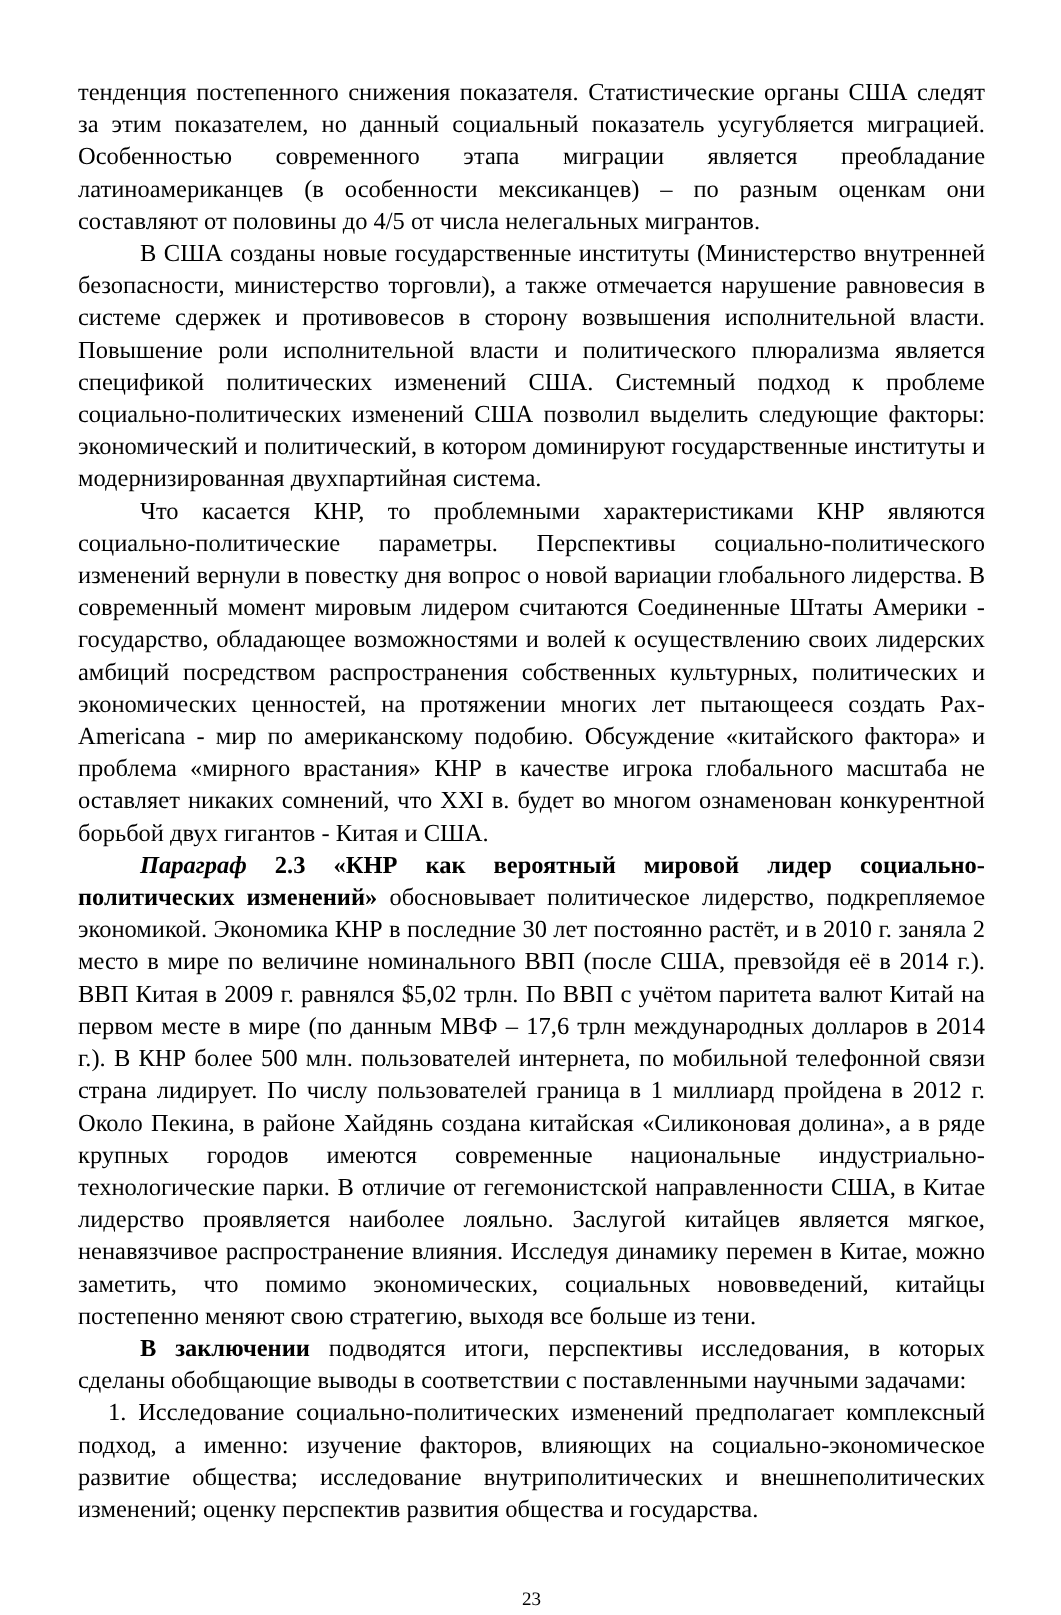тенденция постепенного снижения показателя. Статистические органы США следят за этим показателем, но данный социальный показатель усугубляется миграцией. Особенностью современного этапа миграции является преобладание латиноамериканцев (в особенности мексиканцев) – по разным оценкам они составляют от половины до 4/5 от числа нелегальных мигрантов.
В США созданы новые государственные институты (Министерство внутренней безопасности, министерство торговли), а также отмечается нарушение равновесия в системе сдержек и противовесов в сторону возвышения исполнительной власти. Повышение роли исполнительной власти и политического плюрализма является спецификой политических изменений США. Системный подход к проблеме социально-политических изменений США позволил выделить следующие факторы: экономический и политический, в котором доминируют государственные институты и модернизированная двухпартийная система.
Что касается КНР, то проблемными характеристиками КНР являются социально-политические параметры. Перспективы социально-политического изменений вернули в повестку дня вопрос о новой вариации глобального лидерства. В современный момент мировым лидером считаются Соединенные Штаты Америки - государство, обладающее возможностями и волей к осуществлению своих лидерских амбиций посредством распространения собственных культурных, политических и экономических ценностей, на протяжении многих лет пытающееся создать Pax-Americana - мир по американскому подобию. Обсуждение «китайского фактора» и проблема «мирного врастания» КНР в качестве игрока глобального масштаба не оставляет никаких сомнений, что XXI в. будет во многом ознаменован конкурентной борьбой двух гигантов - Китая и США.
Параграф 2.3 «КНР как вероятный мировой лидер социально-политических изменений» обосновывает политическое лидерство, подкрепляемое экономикой. Экономика КНР в последние 30 лет постоянно растёт, и в 2010 г. заняла 2 место в мире по величине номинального ВВП (после США, превзойдя её в 2014 г.). ВВП Китая в 2009 г. равнялся $5,02 трлн. По ВВП с учётом паритета валют Китай на первом месте в мире (по данным МВФ – 17,6 трлн международных долларов в 2014 г.). В КНР более 500 млн. пользователей интернета, по мобильной телефонной связи страна лидирует. По числу пользователей граница в 1 миллиард пройдена в 2012 г. Около Пекина, в районе Хайдянь создана китайская «Силиконовая долина», а в ряде крупных городов имеются современные национальные индустриально-технологические парки. В отличие от гегемонистской направленности США, в Китае лидерство проявляется наиболее лояльно. Заслугой китайцев является мягкое, ненавязчивое распространение влияния. Исследуя динамику перемен в Китае, можно заметить, что помимо экономических, социальных нововведений, китайцы постепенно меняют свою стратегию, выходя все больше из тени.
В заключении подводятся итоги, перспективы исследования, в которых сделаны обобщающие выводы в соответствии с поставленными научными задачами:
1. Исследование социально-политических изменений предполагает комплексный подход, а именно: изучение факторов, влияющих на социально-экономическое развитие общества; исследование внутриполитических и внешнеполитических изменений; оценку перспектив развития общества и государства.
23